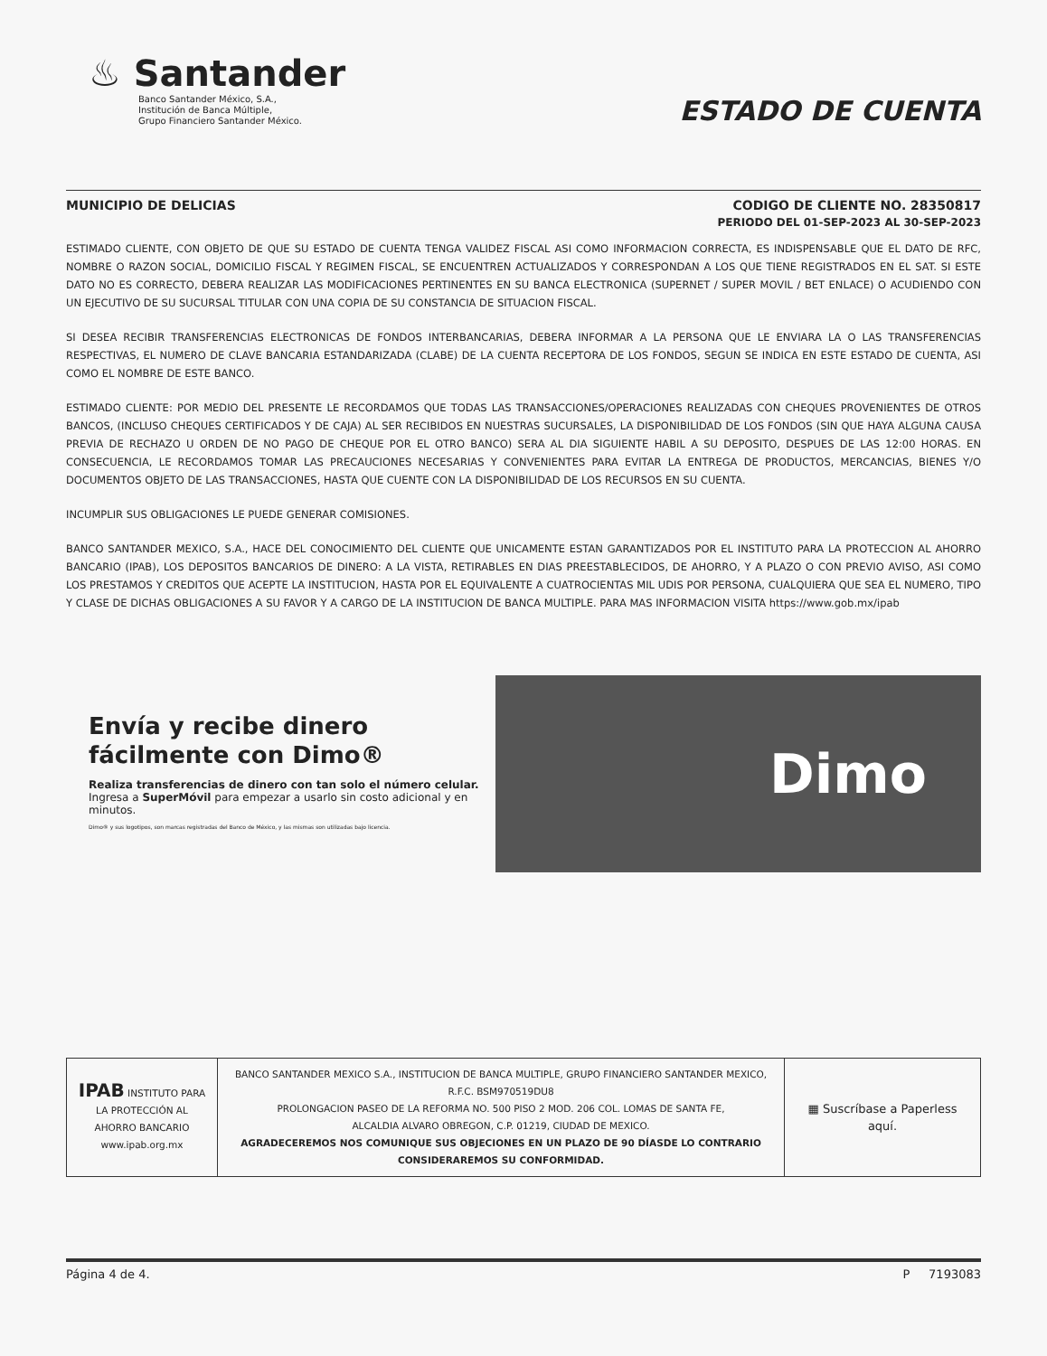♨ Santander
Banco Santander México, S.A.,
Institución de Banca Múltiple,
Grupo Financiero Santander México.
ESTADO DE CUENTA
MUNICIPIO DE DELICIAS CODIGO DE CLIENTE NO. 28350817
PERIODO DEL 01-SEP-2023 AL 30-SEP-2023
ESTIMADO CLIENTE, CON OBJETO DE QUE SU ESTADO DE CUENTA TENGA VALIDEZ FISCAL ASI COMO INFORMACION CORRECTA, ES INDISPENSABLE QUE EL DATO DE RFC, NOMBRE O RAZON SOCIAL, DOMICILIO FISCAL Y REGIMEN FISCAL, SE ENCUENTREN ACTUALIZADOS Y CORRESPONDAN A LOS QUE TIENE REGISTRADOS EN EL SAT. SI ESTE DATO NO ES CORRECTO, DEBERA REALIZAR LAS MODIFICACIONES PERTINENTES EN SU BANCA ELECTRONICA (SUPERNET / SUPER MOVIL / BET ENLACE) O ACUDIENDO CON UN EJECUTIVO DE SU SUCURSAL TITULAR CON UNA COPIA DE SU CONSTANCIA DE SITUACION FISCAL.
SI DESEA RECIBIR TRANSFERENCIAS ELECTRONICAS DE FONDOS INTERBANCARIAS, DEBERA INFORMAR A LA PERSONA QUE LE ENVIARA LA O LAS TRANSFERENCIAS RESPECTIVAS, EL NUMERO DE CLAVE BANCARIA ESTANDARIZADA (CLABE) DE LA CUENTA RECEPTORA DE LOS FONDOS, SEGUN SE INDICA EN ESTE ESTADO DE CUENTA, ASI COMO EL NOMBRE DE ESTE BANCO.
ESTIMADO CLIENTE: POR MEDIO DEL PRESENTE LE RECORDAMOS QUE TODAS LAS TRANSACCIONES/OPERACIONES REALIZADAS CON CHEQUES PROVENIENTES DE OTROS BANCOS, (INCLUSO CHEQUES CERTIFICADOS Y DE CAJA) AL SER RECIBIDOS EN NUESTRAS SUCURSALES, LA DISPONIBILIDAD DE LOS FONDOS (SIN QUE HAYA ALGUNA CAUSA PREVIA DE RECHAZO U ORDEN DE NO PAGO DE CHEQUE POR EL OTRO BANCO) SERA AL DIA SIGUIENTE HABIL A SU DEPOSITO, DESPUES DE LAS 12:00 HORAS. EN CONSECUENCIA, LE RECORDAMOS TOMAR LAS PRECAUCIONES NECESARIAS Y CONVENIENTES PARA EVITAR LA ENTREGA DE PRODUCTOS, MERCANCIAS, BIENES Y/O DOCUMENTOS OBJETO DE LAS TRANSACCIONES, HASTA QUE CUENTE CON LA DISPONIBILIDAD DE LOS RECURSOS EN SU CUENTA.
INCUMPLIR SUS OBLIGACIONES LE PUEDE GENERAR COMISIONES.
BANCO SANTANDER MEXICO, S.A., HACE DEL CONOCIMIENTO DEL CLIENTE QUE UNICAMENTE ESTAN GARANTIZADOS POR EL INSTITUTO PARA LA PROTECCION AL AHORRO BANCARIO (IPAB), LOS DEPOSITOS BANCARIOS DE DINERO: A LA VISTA, RETIRABLES EN DIAS PREESTABLECIDOS, DE AHORRO, Y A PLAZO O CON PREVIO AVISO, ASI COMO LOS PRESTAMOS Y CREDITOS QUE ACEPTE LA INSTITUCION, HASTA POR EL EQUIVALENTE A CUATROCIENTAS MIL UDIS POR PERSONA, CUALQUIERA QUE SEA EL NUMERO, TIPO Y CLASE DE DICHAS OBLIGACIONES A SU FAVOR Y A CARGO DE LA INSTITUCION DE BANCA MULTIPLE. PARA MAS INFORMACION VISITA https://www.gob.mx/ipab
Envía y recibe dinero fácilmente con Dimo®
Realiza transferencias de dinero con tan solo el número celular.
Ingresa a SuperMóvil para empezar a usarlo sin costo adicional y en minutos.
Dimo® y sus logotipos, son marcas registradas del Banco de México, y las mismas son utilizadas bajo licencia.
Dimo
| IPAB INSTITUTO PARA LA PROTECCIÓN AL AHORRO BANCARIO www.ipab.org.mx | BANCO SANTANDER MEXICO S.A., INSTITUCION DE BANCA MULTIPLE, GRUPO FINANCIERO SANTANDER MEXICO, R.F.C. BSM970519DU8 PROLONGACION PASEO DE LA REFORMA NO. 500 PISO 2 MOD. 206 COL. LOMAS DE SANTA FE, ALCALDIA ALVARO OBREGON, C.P. 01219, CIUDAD DE MEXICO. AGRADECEREMOS NOS COMUNIQUE SUS OBJECIONES EN UN PLAZO DE 90 DÍASDE LO CONTRARIO CONSIDERAREMOS SU CONFORMIDAD. | ▦ Suscríbase a Paperless aquí. |
Página 4 de 4. P 7193083